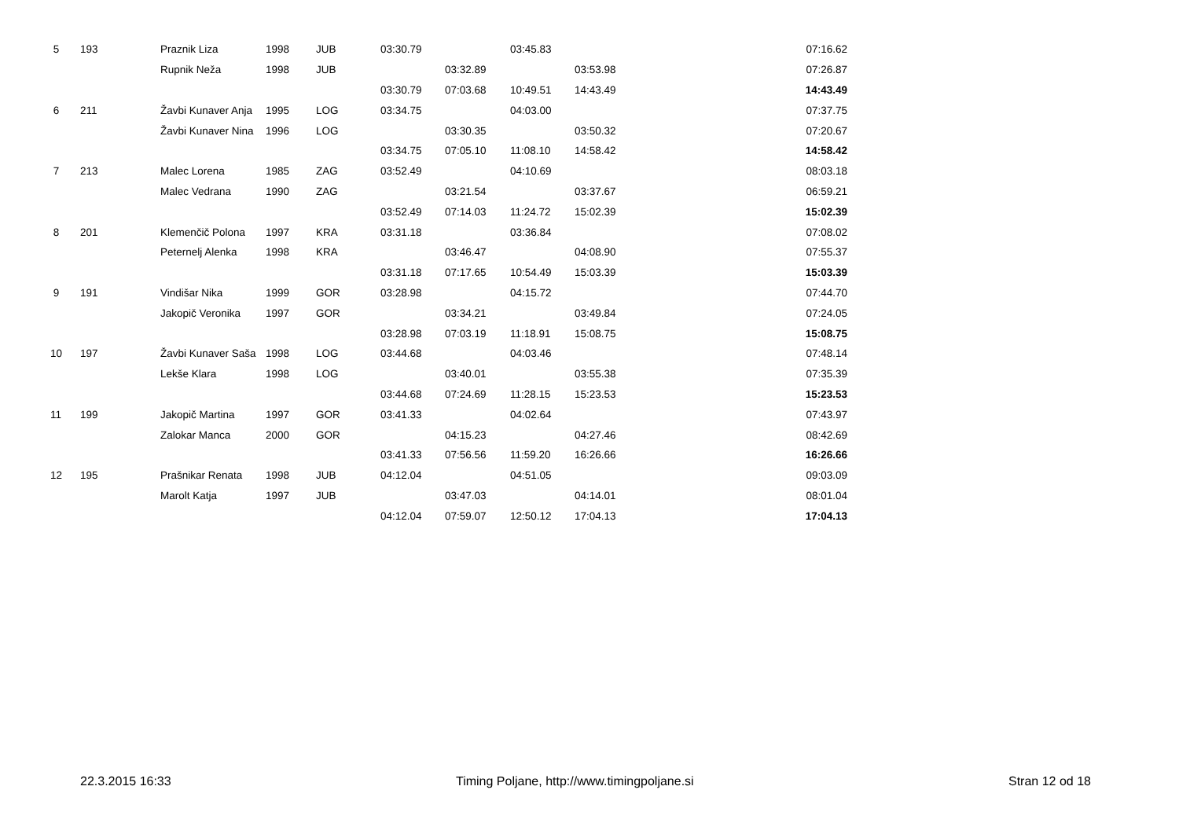| 5 | 193 | Praznik Liza | 1998 | JUB | 03:30.79 | | 03:45.83 | | 07:16.62 |
| | | Rupnik Neža | 1998 | JUB | | 03:32.89 | | 03:53.98 | 07:26.87 |
| | | | | | 03:30.79 | 07:03.68 | 10:49.51 | 14:43.49 | 14:43.49 |
| 6 | 211 | Žavbi Kunaver Anja | 1995 | LOG | 03:34.75 | | 04:03.00 | | 07:37.75 |
| | | Žavbi Kunaver Nina | 1996 | LOG | | 03:30.35 | | 03:50.32 | 07:20.67 |
| | | | | | 03:34.75 | 07:05.10 | 11:08.10 | 14:58.42 | 14:58.42 |
| 7 | 213 | Malec Lorena | 1985 | ZAG | 03:52.49 | | 04:10.69 | | 08:03.18 |
| | | Malec Vedrana | 1990 | ZAG | | 03:21.54 | | 03:37.67 | 06:59.21 |
| | | | | | 03:52.49 | 07:14.03 | 11:24.72 | 15:02.39 | 15:02.39 |
| 8 | 201 | Klemenčič Polona | 1997 | KRA | 03:31.18 | | 03:36.84 | | 07:08.02 |
| | | Peternelj Alenka | 1998 | KRA | | 03:46.47 | | 04:08.90 | 07:55.37 |
| | | | | | 03:31.18 | 07:17.65 | 10:54.49 | 15:03.39 | 15:03.39 |
| 9 | 191 | Vindišar Nika | 1999 | GOR | 03:28.98 | | 04:15.72 | | 07:44.70 |
| | | Jakopič Veronika | 1997 | GOR | | 03:34.21 | | 03:49.84 | 07:24.05 |
| | | | | | 03:28.98 | 07:03.19 | 11:18.91 | 15:08.75 | 15:08.75 |
| 10 | 197 | Žavbi Kunaver Saša | 1998 | LOG | 03:44.68 | | 04:03.46 | | 07:48.14 |
| | | Lekše Klara | 1998 | LOG | | 03:40.01 | | 03:55.38 | 07:35.39 |
| | | | | | 03:44.68 | 07:24.69 | 11:28.15 | 15:23.53 | 15:23.53 |
| 11 | 199 | Jakopič Martina | 1997 | GOR | 03:41.33 | | 04:02.64 | | 07:43.97 |
| | | Zalokar Manca | 2000 | GOR | | 04:15.23 | | 04:27.46 | 08:42.69 |
| | | | | | 03:41.33 | 07:56.56 | 11:59.20 | 16:26.66 | 16:26.66 |
| 12 | 195 | Prašnikar Renata | 1998 | JUB | 04:12.04 | | 04:51.05 | | 09:03.09 |
| | | Marolt Katja | 1997 | JUB | | 03:47.03 | | 04:14.01 | 08:01.04 |
| | | | | | 04:12.04 | 07:59.07 | 12:50.12 | 17:04.13 | 17:04.13 |
22.3.2015 16:33 Timing Poljane, http://www.timingpoljane.si Stran 12 od 18